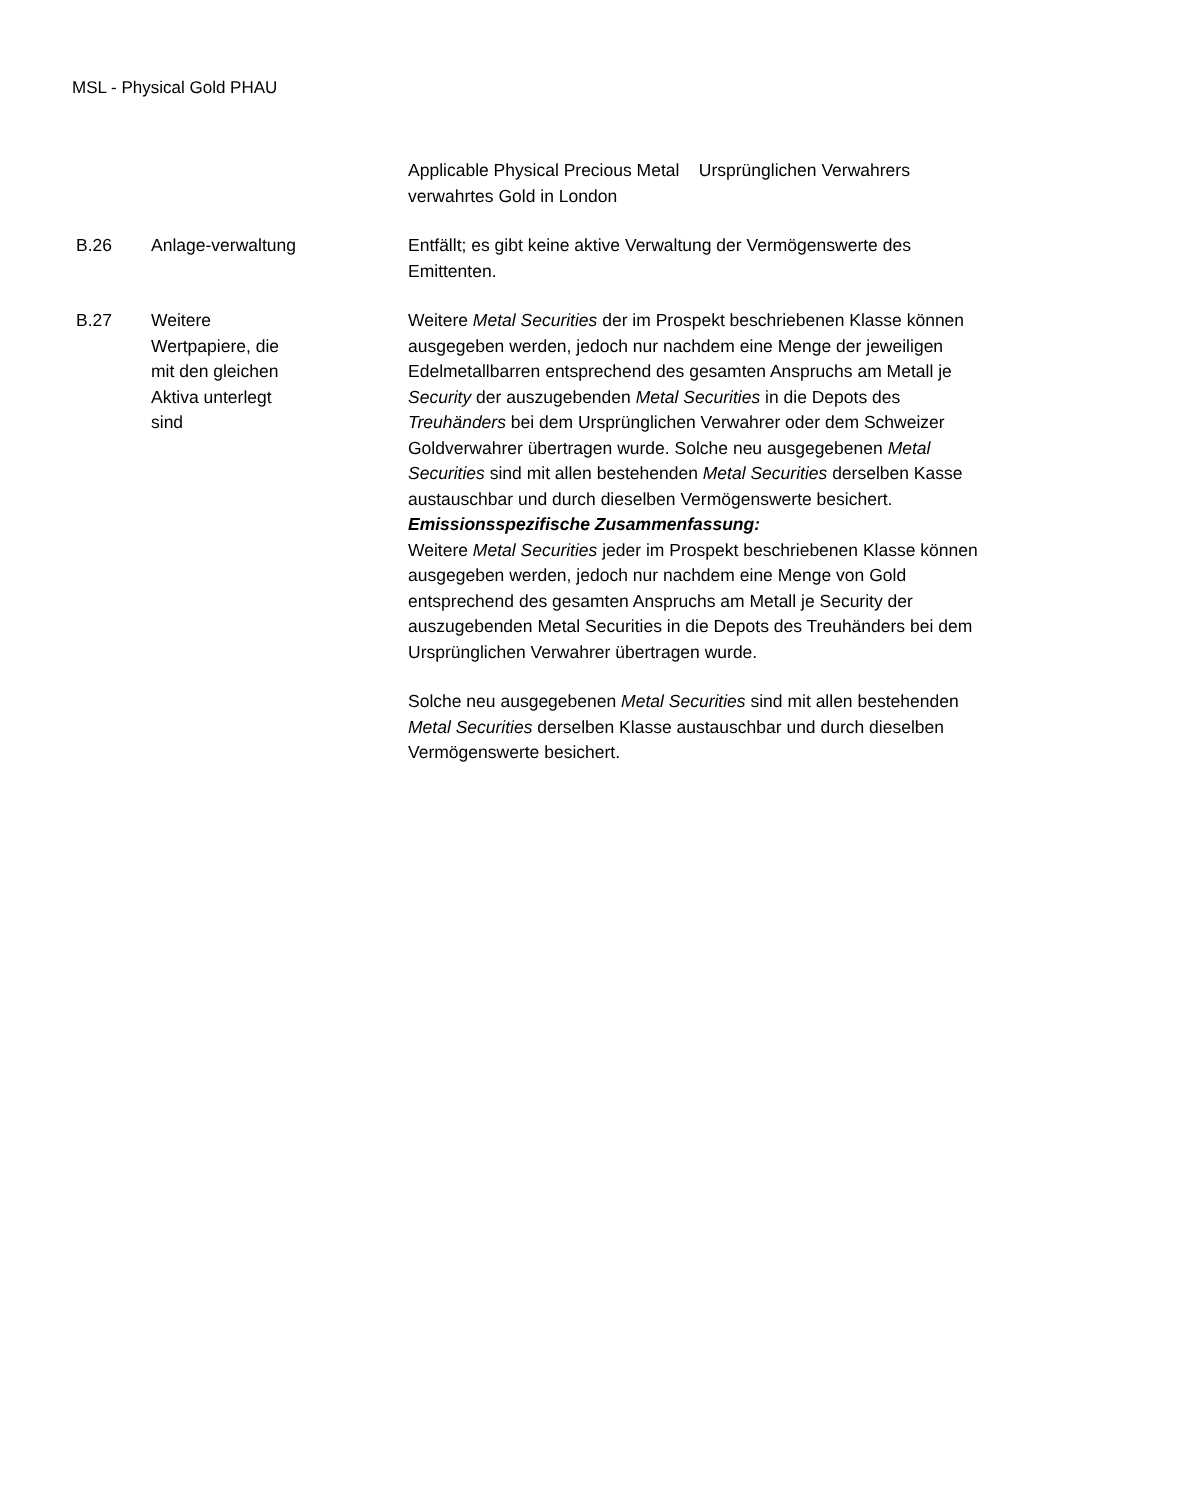MSL - Physical Gold PHAU
| | | Applicable Physical Precious Metal Ursprünglichen Verwahrers verwahrtes Gold in London |
| B.26 | Anlage-verwaltung | Entfällt; es gibt keine aktive Verwaltung der Vermögenswerte des Emittenten. |
| B.27 | Weitere Wertpapiere, die mit den gleichen Aktiva unterlegt sind | Weitere Metal Securities der im Prospekt beschriebenen Klasse können ausgegeben werden, jedoch nur nachdem eine Menge der jeweiligen Edelmetallbarren entsprechend des gesamten Anspruchs am Metall je Security der auszugebenden Metal Securities in die Depots des Treuhänders bei dem Ursprünglichen Verwahrer oder dem Schweizer Goldverwahrer übertragen wurde. Solche neu ausgegebenen Metal Securities sind mit allen bestehenden Metal Securities derselben Kasse austauschbar und durch dieselben Vermögenswerte besichert. Emissionsspezifische Zusammenfassung: Weitere Metal Securities jeder im Prospekt beschriebenen Klasse können ausgegeben werden, jedoch nur nachdem eine Menge von Gold entsprechend des gesamten Anspruchs am Metall je Security der auszugebenden Metal Securities in die Depots des Treuhänders bei dem Ursprünglichen Verwahrer übertragen wurde. Solche neu ausgegebenen Metal Securities sind mit allen bestehenden Metal Securities derselben Klasse austauschbar und durch dieselben Vermögenswerte besichert. |